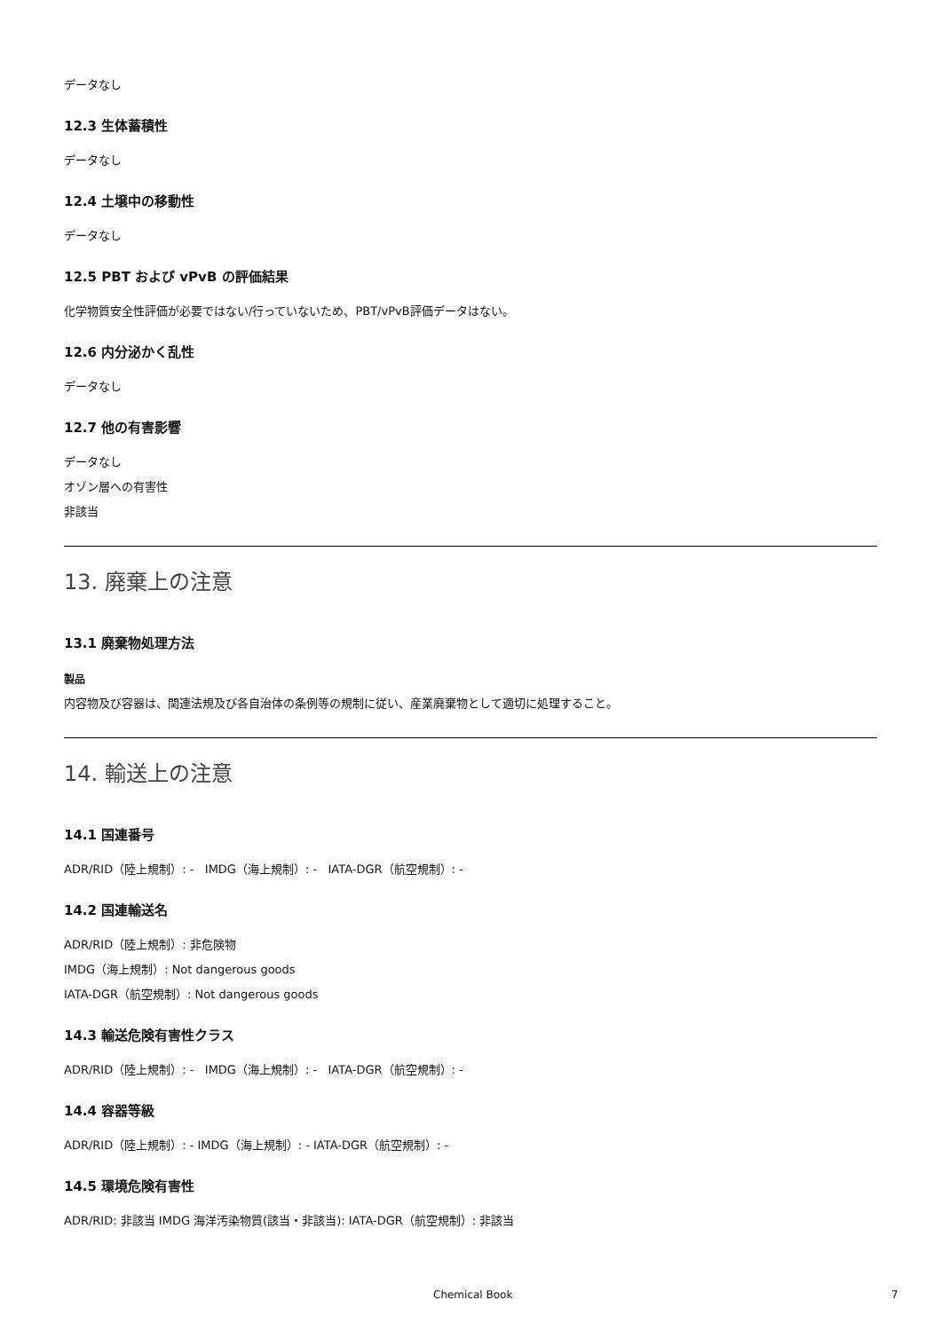データなし
12.3 生体蓄積性
データなし
12.4 土壌中の移動性
データなし
12.5 PBT および vPvB の評価結果
化学物質安全性評価が必要ではない/行っていないため、PBT/vPvB評価データはない。
12.6 内分泌かく乱性
データなし
12.7 他の有害影響
データなし
オゾン層への有害性
非該当
13. 廃棄上の注意
13.1 廃棄物処理方法
製品
内容物及び容器は、関連法規及び各自治体の条例等の規制に従い、産業廃棄物として適切に処理すること。
14. 輸送上の注意
14.1 国連番号
ADR/RID（陸上規制）: - IMDG（海上規制）: - IATA-DGR（航空規制）: -
14.2 国連輸送名
ADR/RID（陸上規制）: 非危険物
IMDG（海上規制）: Not dangerous goods
IATA-DGR（航空規制）: Not dangerous goods
14.3 輸送危険有害性クラス
ADR/RID（陸上規制）: - IMDG（海上規制）: - IATA-DGR（航空規制）: -
14.4 容器等級
ADR/RID（陸上規制）: - IMDG（海上規制）: - IATA-DGR（航空規制）: -
14.5 環境危険有害性
ADR/RID: 非該当 IMDG 海洋汚染物質(該当・非該当): IATA-DGR（航空規制）: 非該当
Chemical Book 7